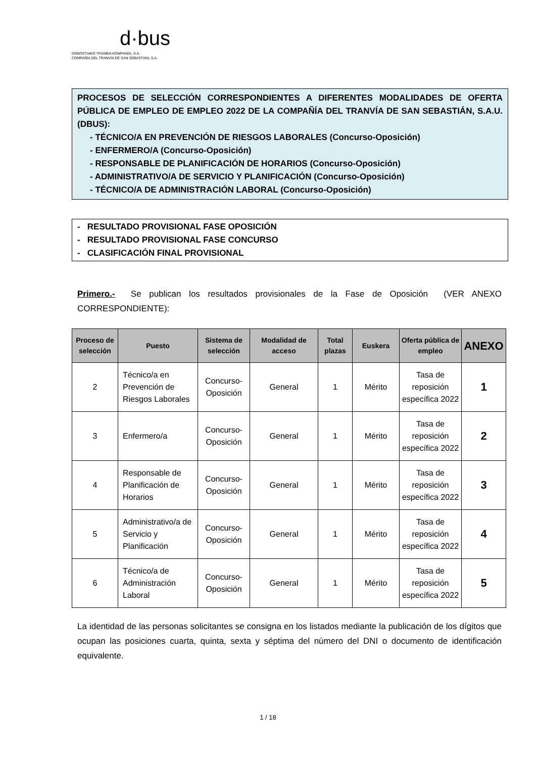d·bus
DONOSTIAKO TRANBIA KONPAINIA, S.A.
COMPAÑÍA DEL TRANVÍA DE SAN SEBASTIÁN, S.A.
PROCESOS DE SELECCIÓN CORRESPONDIENTES A DIFERENTES MODALIDADES DE OFERTA PÚBLICA DE EMPLEO DE EMPLEO 2022 DE LA COMPAÑÍA DEL TRANVÍA DE SAN SEBASTIÁN, S.A.U. (DBUS):
- TÉCNICO/A EN PREVENCIÓN DE RIESGOS LABORALES (Concurso-Oposición)
- ENFERMERO/A (Concurso-Oposición)
- RESPONSABLE DE PLANIFICACIÓN DE HORARIOS (Concurso-Oposición)
- ADMINISTRATIVO/A DE SERVICIO Y PLANIFICACIÓN (Concurso-Oposición)
- TÉCNICO/A DE ADMINISTRACIÓN LABORAL (Concurso-Oposición)
- RESULTADO PROVISIONAL FASE OPOSICIÓN
- RESULTADO PROVISIONAL FASE CONCURSO
- CLASIFICACIÓN FINAL PROVISIONAL
Primero.- Se publican los resultados provisionales de la Fase de Oposición (VER ANEXO CORRESPONDIENTE):
| Proceso de selección | Puesto | Sistema de selección | Modalidad de acceso | Total plazas | Euskera | Oferta pública de empleo | ANEXO |
| --- | --- | --- | --- | --- | --- | --- | --- |
| 2 | Técnico/a en Prevención de Riesgos Laborales | Concurso-Oposición | General | 1 | Mérito | Tasa de reposición específica 2022 | 1 |
| 3 | Enfermero/a | Concurso-Oposición | General | 1 | Mérito | Tasa de reposición específica 2022 | 2 |
| 4 | Responsable de Planificación de Horarios | Concurso-Oposición | General | 1 | Mérito | Tasa de reposición específica 2022 | 3 |
| 5 | Administrativo/a de Servicio y Planificación | Concurso-Oposición | General | 1 | Mérito | Tasa de reposición específica 2022 | 4 |
| 6 | Técnico/a de Administración Laboral | Concurso-Oposición | General | 1 | Mérito | Tasa de reposición específica 2022 | 5 |
La identidad de las personas solicitantes se consigna en los listados mediante la publicación de los dígitos que ocupan las posiciones cuarta, quinta, sexta y séptima del número del DNI o documento de identificación equivalente.
1 / 18